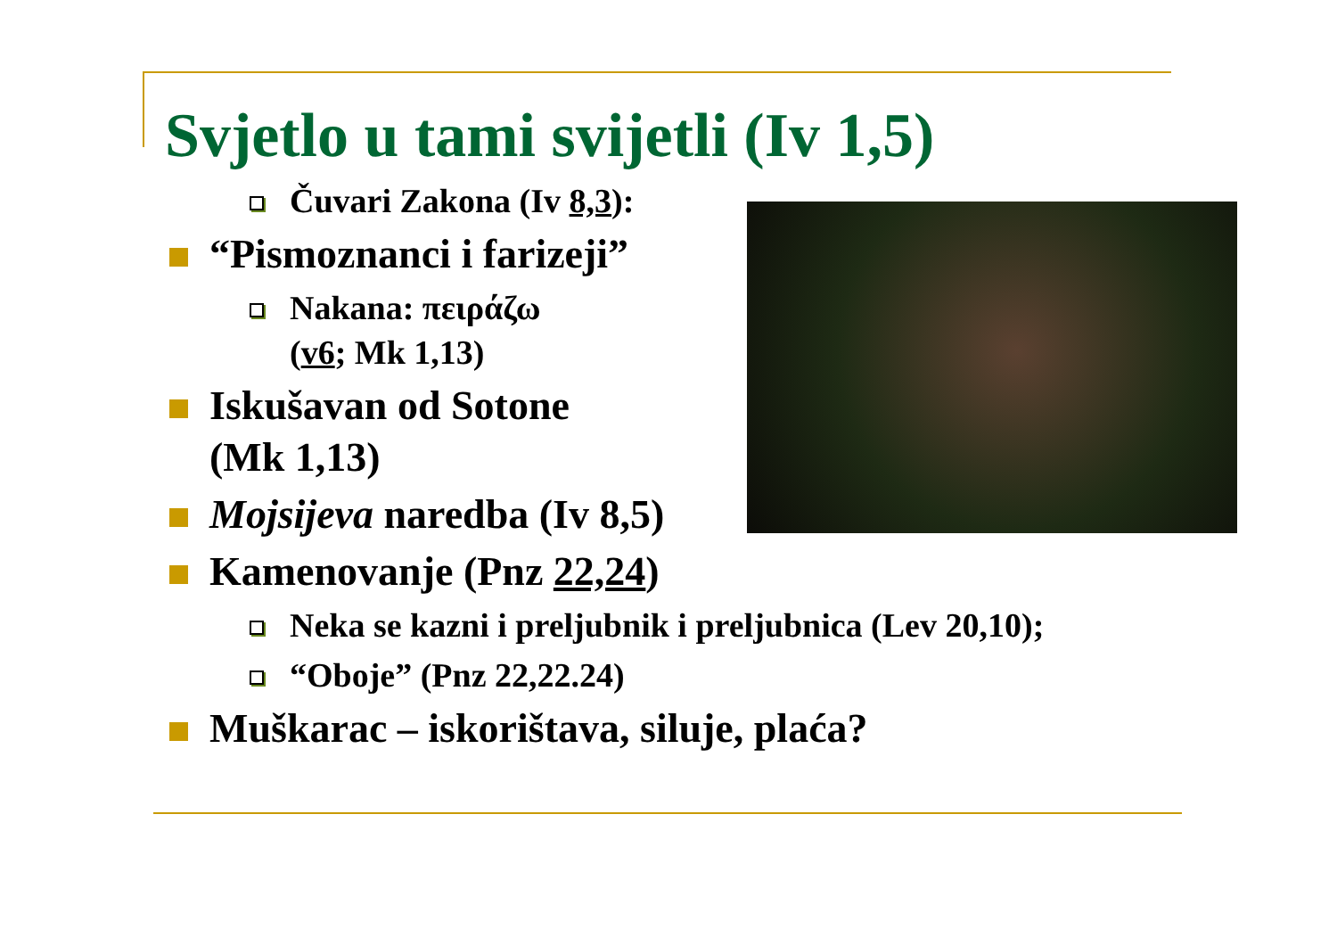Svjetlo u tami svijetli (Iv 1,5)
Čuvari Zakona (Iv 8,3):
“Pismoznanci i farizeji”
Nakana: πειράζω
(v6; Mk 1,13)
Iskušavan od Sotone
(Mk 1,13)
Mojsijeva naredba (Iv 8,5)
Kamenovanje (Pnz 22,24)
Neka se kazni i preljubnik i preljubnica (Lev 20,10);
“Oboje” (Pnz 22,22.24)
Muškarac – iskorištava, siluje, plaća?